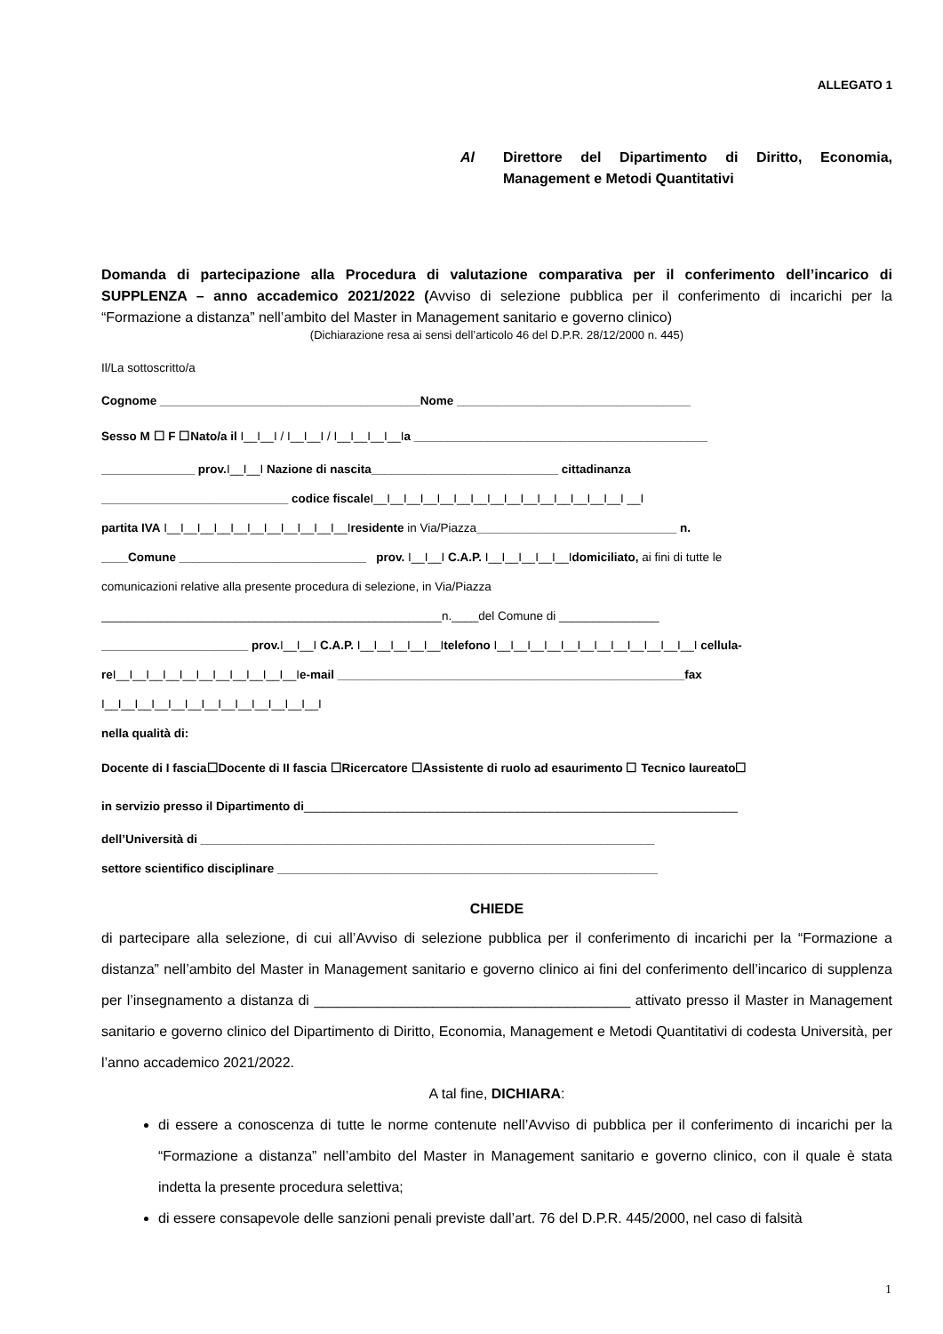ALLEGATO 1
Al Direttore del Dipartimento di Diritto, Economia, Management e Metodi Quantitativi
Domanda di partecipazione alla Procedura di valutazione comparativa per il conferimento dell’incarico di SUPPLENZA – anno accademico 2021/2022 (Avviso di selezione pubblica per il conferimento di incarichi per la “Formazione a distanza” nell’ambito del Master in Management sanitario e governo clinico)
(Dichiarazione resa ai sensi dell’articolo 46 del D.P.R. 28/12/2000 n. 445)
Il/La sottoscritto/a
Cognome _______________________________________Nome ___________________________________
Sesso M ☐ F ☐Nato/a il I__I__I / I__I__I / I__I__I__I__Ia ____________________________________________
______________ prov. I__I__I Nazione di nascita____________________________ cittadinanza
____________________________ codice fiscale I__I__I__I__I__I__I__I__I__I__I__I__I__I__I__I __I
partita IVA I__I__I__I__I__I__I__I__I__I__I__Iresidente in Via/Piazza______________________________ n.
____Comune ____________________________ prov. I__I__I C.A.P. I__I__I__I__I__Idomiciliato, ai fini di tutte le
comunicazioni relative alla presente procedura di selezione, in Via/Piazza
___________________________________________________n.____del Comune di _______________
______________________ prov. I__I__I C.A.P. I__I__I__I__I__Itelefono I__I__I__I__I__I__I__I__I__I__I__I__I cellula-
re I__I__I__I__I__I__I__I__I__I__I__Ie-mail ____________________________________________________fax
I__I__I__I__I__I__I__I__I__I__I__I__I__I
nella qualità di:
Docente di I fascia☐Docente di II fascia ☐Ricercatore ☐Assistente di ruolo ad esaurimento ☐ Tecnico laureato☐
in servizio presso il Dipartimento di_________________________________________________________________
dell’Università di ____________________________________________________________________
settore scientifico disciplinare _________________________________________________________
CHIEDE
di partecipare alla selezione, di cui all’Avviso di selezione pubblica per il conferimento di incarichi per la “Formazione a distanza” nell’ambito del Master in Management sanitario e governo clinico ai fini del conferimento dell’incarico di supplenza per l’insegnamento a distanza di ________________________________________ attivato presso il Master in Management sanitario e governo clinico del Dipartimento di Diritto, Economia, Management e Metodi Quantitativi di codesta Università, per l’anno accademico 2021/2022.
A tal fine, DICHIARA:
di essere a conoscenza di tutte le norme contenute nell’Avviso di pubblica per il conferimento di incarichi per la “Formazione a distanza” nell’ambito del Master in Management sanitario e governo clinico, con il quale è stata indetta la presente procedura selettiva;
di essere consapevole delle sanzioni penali previste dall’art. 76 del D.P.R. 445/2000, nel caso di falsità
1